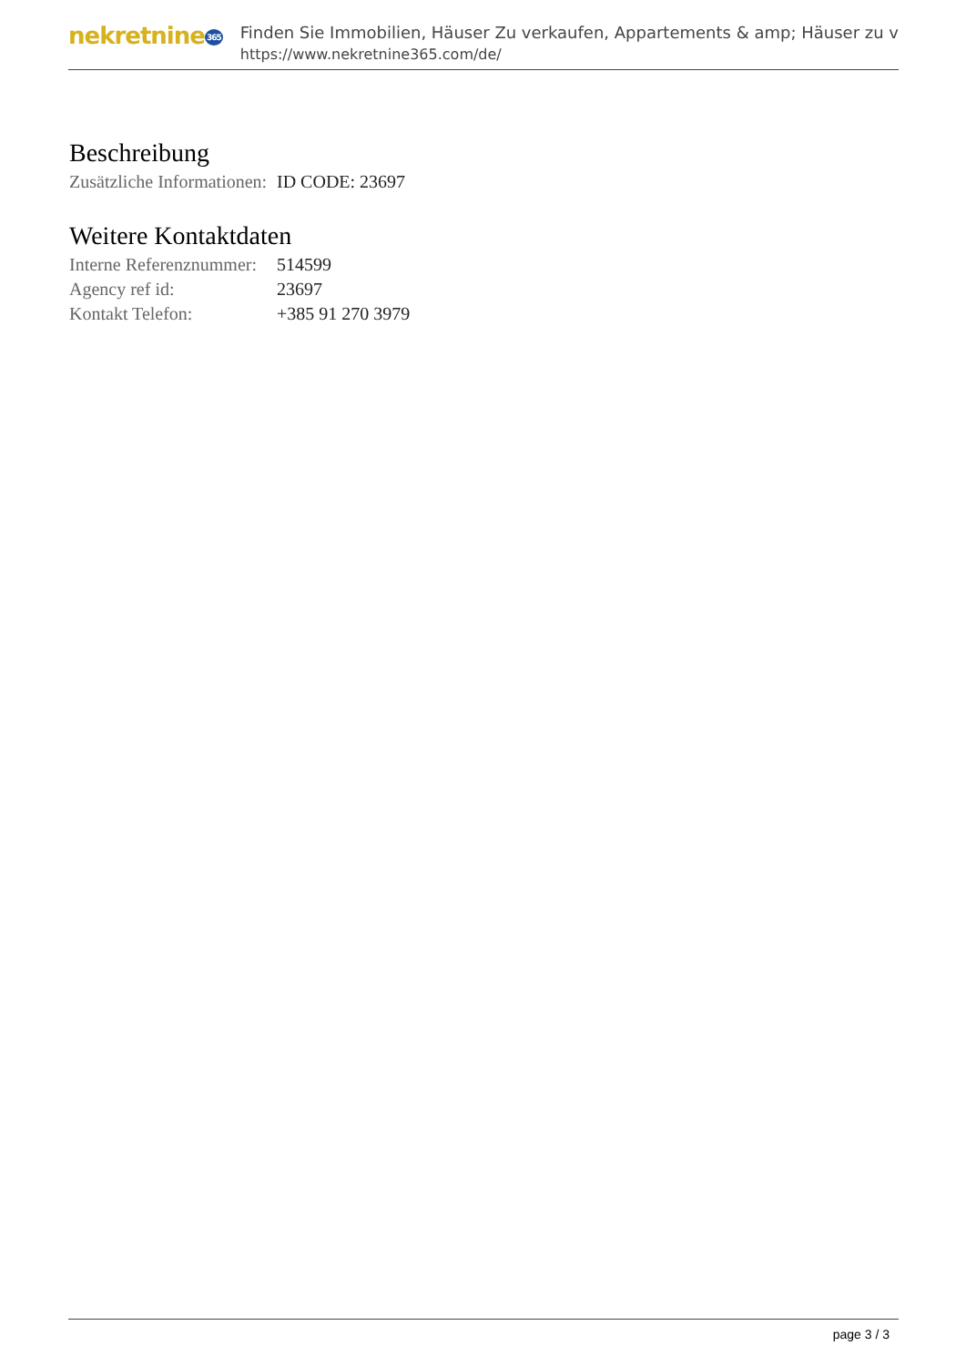nekretnine365
Finden Sie Immobilien, Häuser Zu verkaufen, Appartements & amp; Häuser zu v
https://www.nekretnine365.com/de/
Beschreibung
| Zusätzliche Informationen: | ID CODE: 23697 |
Weitere Kontaktdaten
| Interne Referenznummer: | 514599 |
| Agency ref id: | 23697 |
| Kontakt Telefon: | +385 91 270 3979 |
page 3 / 3